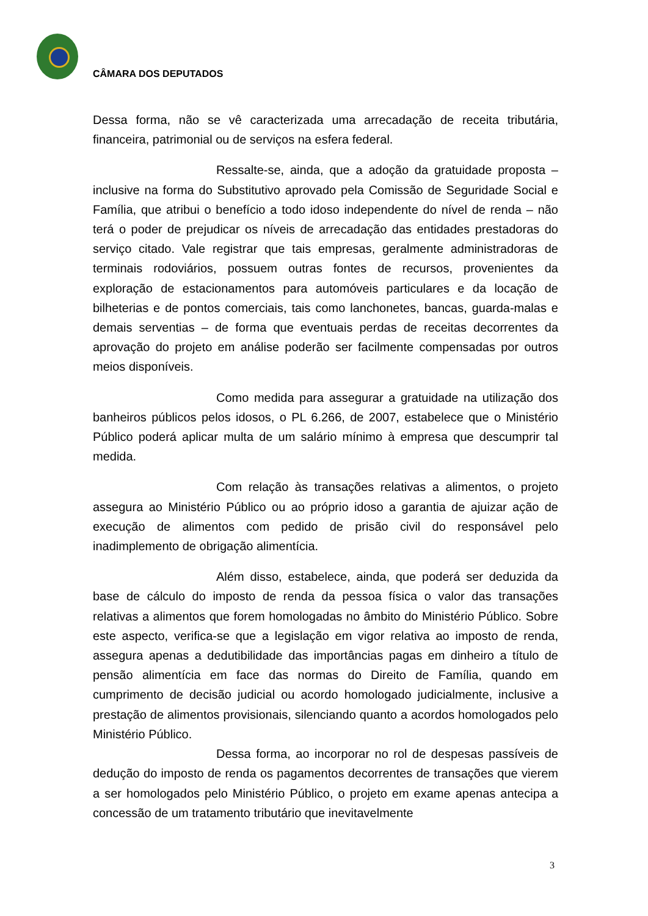CÂMARA DOS DEPUTADOS
Dessa forma, não se vê caracterizada uma arrecadação de receita tributária, financeira, patrimonial ou de serviços na esfera federal.
Ressalte-se, ainda, que a adoção da gratuidade proposta – inclusive na forma do Substitutivo aprovado pela Comissão de Seguridade Social e Família, que atribui o benefício a todo idoso independente do nível de renda – não terá o poder de prejudicar os níveis de arrecadação das entidades prestadoras do serviço citado. Vale registrar que tais empresas, geralmente administradoras de terminais rodoviários, possuem outras fontes de recursos, provenientes da exploração de estacionamentos para automóveis particulares e da locação de bilheterias e de pontos comerciais, tais como lanchonetes, bancas, guarda-malas e demais serventias – de forma que eventuais perdas de receitas decorrentes da aprovação do projeto em análise poderão ser facilmente compensadas por outros meios disponíveis.
Como medida para assegurar a gratuidade na utilização dos banheiros públicos pelos idosos, o PL 6.266, de 2007, estabelece que o Ministério Público poderá aplicar multa de um salário mínimo à empresa que descumprir tal medida.
Com relação às transações relativas a alimentos, o projeto assegura ao Ministério Público ou ao próprio idoso a garantia de ajuizar ação de execução de alimentos com pedido de prisão civil do responsável pelo inadimplemento de obrigação alimentícia.
Além disso, estabelece, ainda, que poderá ser deduzida da base de cálculo do imposto de renda da pessoa física o valor das transações relativas a alimentos que forem homologadas no âmbito do Ministério Público. Sobre este aspecto, verifica-se que a legislação em vigor relativa ao imposto de renda, assegura apenas a dedutibilidade das importâncias pagas em dinheiro a título de pensão alimentícia em face das normas do Direito de Família, quando em cumprimento de decisão judicial ou acordo homologado judicialmente, inclusive a prestação de alimentos provisionais, silenciando quanto a acordos homologados pelo Ministério Público.
Dessa forma, ao incorporar no rol de despesas passíveis de dedução do imposto de renda os pagamentos decorrentes de transações que vierem a ser homologados pelo Ministério Público, o projeto em exame apenas antecipa a concessão de um tratamento tributário que inevitavelmente
3